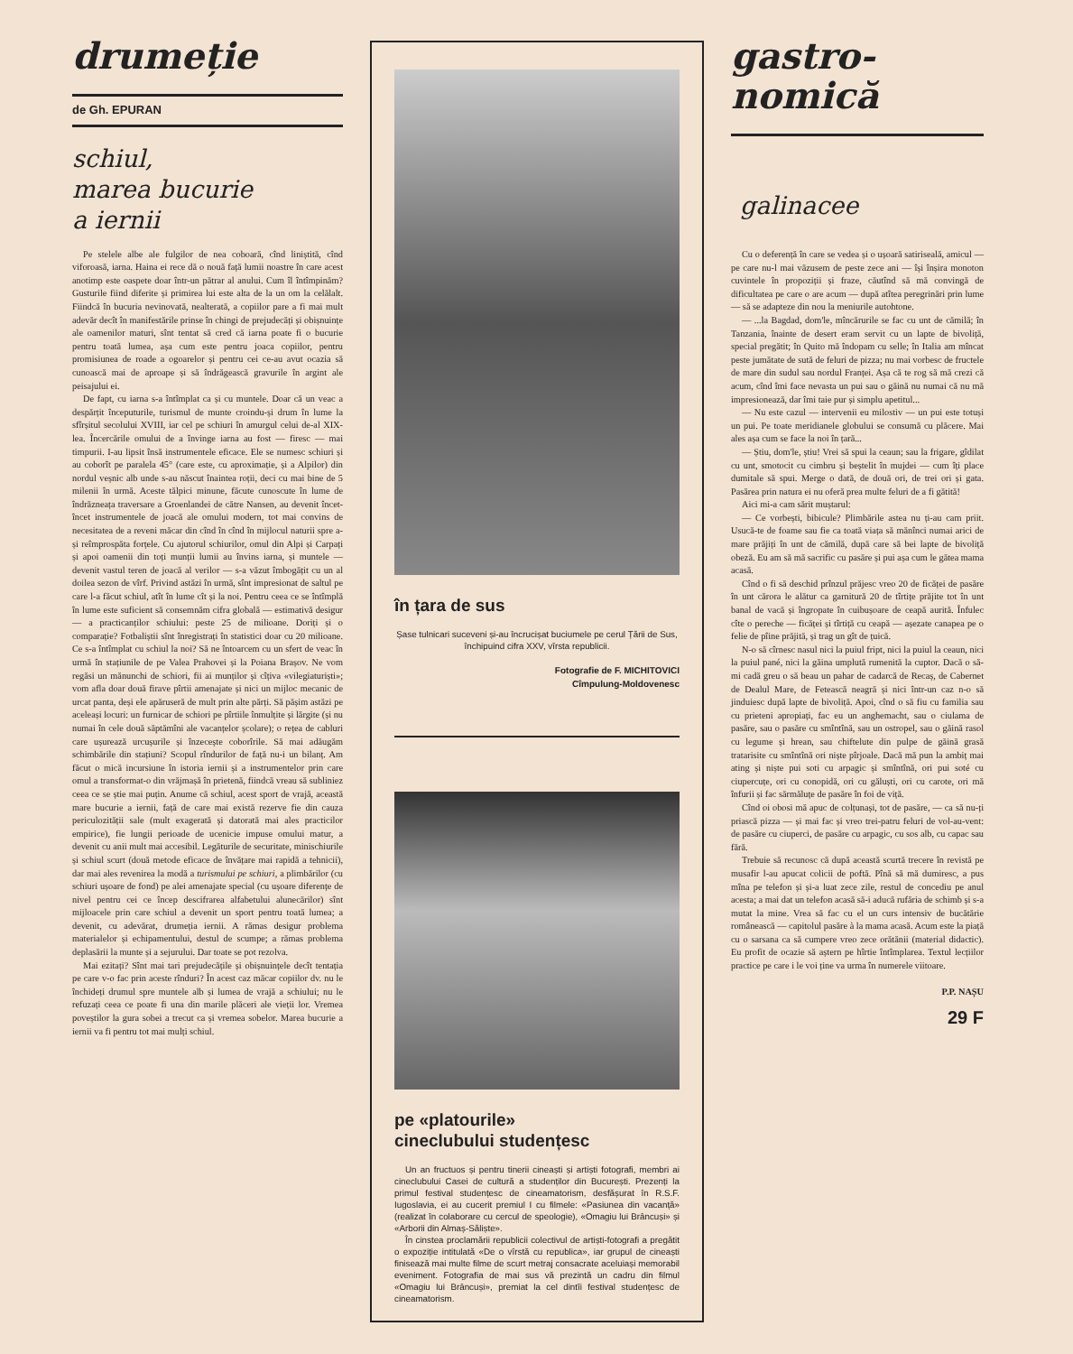drumeție
de Gh. EPURAN
schiul,
marea bucurie
a iernii
Pe stelele albe ale fulgilor de nea coboară, cînd liniștită, cînd viforoasă, iarna. Haina ei rece dă o nouă față lumii noastre în care acest anotimp este oaspete doar într-un pătrar al anului. Cum îl întîmpinăm? Gusturile fiind diferite și primirea lui este alta de la un om la celălalt. Fiindcă în bucuria nevinovată, nealterată, a copiilor pare a fi mai mult adevăr decît în manifestările prinse în chingi de prejudecăți și obișnuințe ale oamenilor maturi, sînt tentat să cred că iarna poate fi o bucurie pentru toată lumea, așa cum este pentru joaca copiilor, pentru promisiunea de roade a ogoarelor și pentru cei ce-au avut ocazia să cunoască mai de aproape și să îndrăgească gravurile în argint ale peisajului ei.
De fapt, cu iarna s-a întîmplat ca și cu muntele. Doar că un veac a despărțit începuturile, turismul de munte croindu-și drum în lume la sfîrșitul secolului XVIII, iar cel pe schiuri în amurgul celui de-al XIX-lea. Încercările omului de a învinge iarna au fost — firesc — mai timpurii. I-au lipsit însă instrumentele eficace. Ele se numesc schiuri și au coborît pe paralela 45° (care este, cu aproximație, și a Alpilor) din nordul veșnic alb unde s-au născut înaintea roții, deci cu mai bine de 5 milenii în urmă. Aceste tălpici minune, făcute cunoscute în lume de îndrăzneața traversare a Groenlandei de către Nansen, au devenit încet-încet instrumentele de joacă ale omului modern, tot mai convins de necesitatea de a reveni măcar din cînd în cînd în mijlocul naturii spre a-și reîmprospăta forțele. Cu ajutorul schiurilor, omul din Alpi și Carpați și apoi oamenii din toți munții lumii au învins iarna, și muntele — devenit vastul teren de joacă al verilor — s-a văzut îmbogățit cu un al doilea sezon de vîrf. Privind astăzi în urmă, sînt impresionat de saltul pe care l-a făcut schiul, atît în lume cît și la noi. Pentru ceea ce se întîmplă în lume este suficient să consemnăm cifra globală — estimativă desigur — a practicanților schiului: peste 25 de milioane. Doriți și o comparație? Fotbaliștii sînt înregistrați în statistici doar cu 20 milioane. Ce s-a întîmplat cu schiul la noi? Să ne întoarcem cu un sfert de veac în urmă în stațiunile de pe Valea Prahovei și la Poiana Brașov. Ne vom regăsi un mănunchi de schiori, fii ai munților și cîțiva «vilegiaturiști»; vom afla doar două firave pîrtii amenajate și nici un mijloc mecanic de urcat panta, deși ele apăruseră de mult prin alte părți. Să pășim astăzi pe aceleași locuri: un furnicar de schiori pe pîrtiile înmulțite și lărgite (și nu numai în cele două săptămîni ale vacanțelor școlare); o rețea de cabluri care ușurează urcușurile și înzecește coborîrile. Să mai adăugăm schimbările din stațiuni? Scopul rîndurilor de față nu-i un bilanț. Am făcut o mică incursiune în istoria iernii și a instrumentelor prin care omul a transformat-o din vrăjmașă în prietenă, fiindcă vreau să subliniez ceea ce se știe mai puțin. Anume că schiul, acest sport de vrajă, această mare bucurie a iernii, față de care mai există rezerve fie din cauza periculozității sale (mult exagerată și datorată mai ales practicilor empirice), fie lungii perioade de ucenicie impuse omului matur, a devenit cu anii mult mai accesibil. Legăturile de securitate, minischiurile și schiul scurt (două metode eficace de învățare mai rapidă a tehnicii), dar mai ales revenirea la modă a turismului pe schiuri, a plimbărilor (cu schiuri ușoare de fond) pe alei amenajate special (cu ușoare diferențe de nivel pentru cei ce încep descifrarea alfabetului alunecărilor) sînt mijloacele prin care schiul a devenit un sport pentru toată lumea; a devenit, cu adevărat, drumeția iernii. A rămas desigur problema materialelor și echipamentului, destul de scumpe; a rămas problema deplasării la munte și a sejurului. Dar toate se pot rezolva.
Mai ezitați? Sînt mai tari prejudecățile și obișnuințele decît tentația pe care v-o fac prin aceste rînduri? În acest caz măcar copiilor dv. nu le închideți drumul spre muntele alb și lumea de vrajă a schiului; nu le refuzați ceea ce poate fi una din marile plăceri ale vieții lor. Vremea poveștilor la gura sobei a trecut ca și vremea sobelor. Marea bucurie a iernii va fi pentru tot mai mulți schiul.
în țara de sus
Șase tulnicari suceveni și-au încrucișat buciumele pe cerul Țării de Sus, închipuind cifra XXV, vîrsta republicii.
Fotografie de F. MICHITOVICI
Cîmpulung-Moldovenesc
pe «platourile»
cineclubului studențesc
Un an fructuos și pentru tinerii cineaști și artiști fotografi, membri ai cineclubului Casei de cultură a studenților din București. Prezenți la primul festival studențesc de cineamatorism, desfășurat în R.S.F. Iugoslavia, ei au cucerit premiul I cu filmele: «Pasiunea din vacanță» (realizat în colaborare cu cercul de speologie), «Omagiu lui Brâncuși» și «Arborii din Almaș-Săliște».
În cinstea proclamării republicii colectivul de artiști-fotografi a pregătit o expoziție intitulată «De o vîrstă cu republica», iar grupul de cineaști finisează mai multe filme de scurt metraj consacrate aceluiași memorabil eveniment. Fotografia de mai sus vă prezintă un cadru din filmul «Omagiu lui Brâncuși», premiat la cel dintîi festival studențesc de cineamatorism.
gastro-
nomică
galinacee
Cu o deferență în care se vedea și o ușoară satiriseală, amicul — pe care nu-l mai văzusem de peste zece ani — își înșira monoton cuvintele în propoziții și fraze, căutînd să mă convingă de dificultatea pe care o are acum — după atîtea peregrinări prin lume — să se adapteze din nou la meniurile autohtone.
— ...la Bagdad, dom'le, mîncărurile se fac cu unt de cămilă; în Tanzania, înainte de desert eram servit cu un lapte de bivoliță, special pregătit; în Quito mă îndopam cu selle; în Italia am mîncat peste jumătate de sută de feluri de pizza; nu mai vorbesc de fructele de mare din sudul sau nordul Franței. Așa că te rog să mă crezi că acum, cînd îmi face nevasta un pui sau o găină nu numai că nu mă impresionează, dar îmi taie pur și simplu apetitul...
— Nu este cazul — intervenii eu milostiv — un pui este totuși un pui. Pe toate meridianele globului se consumă cu plăcere. Mai ales așa cum se face la noi în țară...
— Știu, dom'le, știu! Vrei să spui la ceaun; sau la frigare, gîdilat cu unt, smotocit cu cimbru și beștelit în mujdei — cum îți place dumitale să spui. Merge o dată, de două ori, de trei ori și gata. Pasărea prin natura ei nu oferă prea multe feluri de a fi gătită!
Aici mi-a cam sărit muștarul:
— Ce vorbești, bibicule? Plimbările astea nu ți-au cam priit. Usucă-te de foame sau fie ca toată viața să mănînci numai arici de mare prăjiți în unt de cămilă, după care să bei lapte de bivoliță obeză. Eu am să mă sacrific cu pasăre și pui așa cum le gătea mama acasă.
Cînd o fi să deschid prînzul prăjesc vreo 20 de ficăței de pasăre în unt cărora le alătur ca garnitură 20 de tîrtițe prăjite tot în unt banal de vacă și îngropate în cuibușoare de ceapă aurită. Înfulec cîte o pereche — ficăței și tîrtiță cu ceapă — așezate canapea pe o felie de pîine prăjită, și trag un gît de țuică.
N-o să cîrnesc nasul nici la puiul fript, nici la puiul la ceaun, nici la puiul pané, nici la găina umplută rumenită la cuptor. Dacă o să-mi cadă greu o să beau un pahar de cadarcă de Recaș, de Cabernet de Dealul Mare, de Fetească neagră și nici într-un caz n-o să jinduiesc după lapte de bivoliță. Apoi, cînd o să fiu cu familia sau cu prieteni apropiați, fac eu un anghemacht, sau o ciulama de pasăre, sau o pasăre cu smîntînă, sau un ostropel, sau o găină rasol cu legume și hrean, sau chiftelute din pulpe de găină grasă tratarisite cu smîntînă ori niște pîrjoale. Dacă mă pun la ambiț mai ating și niște pui soti cu arpagic și smîntînă, ori pui soté cu ciupercuțe, ori cu conopidă, ori cu găluști, ori cu carote, ori mă înfurii și fac sărmăluțe de pasăre în foi de viță.
Cînd oi obosi mă apuc de colțunași, tot de pasăre, — ca să nu-ți priască pizza — și mai fac și vreo trei-patru feluri de vol-au-vent: de pasăre cu ciuperci, de pasăre cu arpagic, cu sos alb, cu capac sau fără.
Trebuie să recunosc că după această scurtă trecere în revistă pe musafir l-au apucat colicii de poftă. Pînă să mă dumiresc, a pus mîna pe telefon și și-a luat zece zile, restul de concediu pe anul acesta; a mai dat un telefon acasă să-i aducă rufăria de schimb și s-a mutat la mine. Vrea să fac cu el un curs intensiv de bucătărie românească — capitolul pasăre à la mama acasă. Acum este la piață cu o sarsana ca să cumpere vreo zece orătănii (material didactic). Eu profit de ocazie să aștern pe hîrtie întîmplarea. Textul lecțiilor practice pe care i le voi ține va urma în numerele viitoare.
P.P. NAȘU
29 F